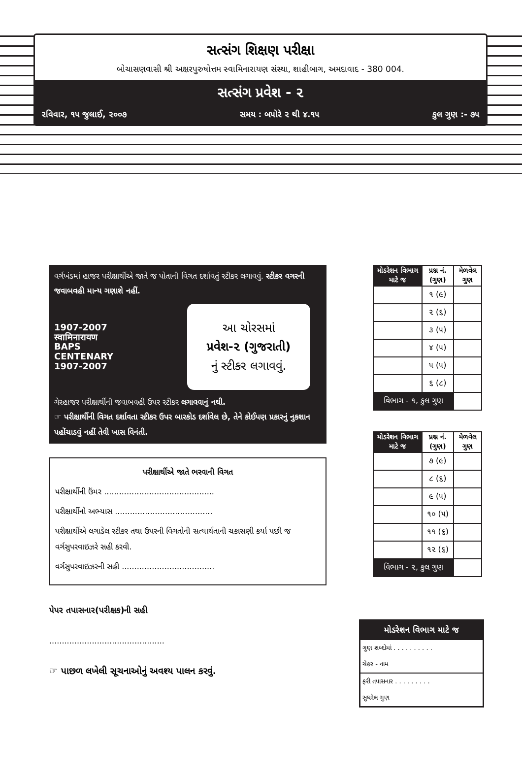સત્સંગ શિક્ષણ પરીક્ષા
બોચાસણવાસી શ્રી અક્ષરપુરુષોત્તમ સ્વામિનારાયણ સંસ્થા, શાહીબાગ, અમદાવાદ - 380 004.
સત્સંગ પ્રવેશ - ૨
રવિવાર, ૧૫ જુલાઈ, ૨૦૦૭ સમય : બપોરે ૨ થી ૪.૧૫ કુલ ગુણ :- ૭૫
વર્ગખંડમાં હાજર પરીક્ષાર્થીએ જાતે જ પોતાની વિગત દર્શાવતું સ્ટીકર લગાવવું. સ્ટીકર વગરની જવાબવહી માન્ય ગણાશે નહીં.
1907-2007
स्वामिनारायण
BAPS
CENTENARY
1907-2007
આ ચોરસમાં
પ્રવેશ-૨ (ગુજરાતી)
નું સ્ટીકર લગાવવું.
ગેરહાજર પરીક્ષાર્થીની જવાબવહી ઉપર સ્ટીકર લગાવવાનું નથી.
☞ પરીક્ષાર્થીની વિગત દર્શાવતા સ્ટીકર ઉપર બારકોડ દર્શાવેલ છે, તેને કોઈપણ પ્રકારનું નુકશાન પહોંચાડવું નહીં તેવી ખાસ વિનંતી.
પરીક્ષાર્થીએ જાતે ભરવાની વિગત
પરીક્ષાર્થીની ઉંમર ............................................
પરીક્ષાર્થીનો અભ્યાસ .......................................
પરીક્ષાર્થીએ લગાડેલ સ્ટીકર તથા ઉપરની વિગતોની સત્યાર્થતાની ચકાસણી કર્યા પછી જ વર્ગસુપરવાઇઝરે સહી કરવી.
વર્ગસુપરવાઇઝરની સહી .....................................
પેપર તપાસનાર(પરીક્ષક)ની સહી
..............................................
☞ પાછળ લખેલી સૂચનાઓનું અવશ્ય પાલન કરવું.
| મોડરેશન વિભાગ માટે જ | પ્રશ્ન નં. (ગુણ) | મેળવેલ ગુણ |
| --- | --- | --- |
| | ૧ (૯) | |
| | ૨ (૬) | |
| | ૩ (૫) | |
| | ૪ (૫) | |
| | ૫ (૫) | |
| | ૬ (૮) | |
| વિભાગ - ૧, કુલ ગુણ | | |
| મોડરેશન વિભાગ માટે જ | પ્રશ્ન નં. (ગુણ) | મેળવેલ ગુણ |
| --- | --- | --- |
| | ૭ (૯) | |
| | ૮ (૬) | |
| | ૯ (૫) | |
| | ૧૦ (૫) | |
| | ૧૧ (૬) | |
| | ૧૨ (૬) | |
| વિભાગ - ૨, કુલ ગુણ | | |
મોડરેશન વિભાગ માટે જ
ગુણ શબ્દોમાં . . . . . . . . . .
ચેકર - નામ
ફરી તપાસનાર . . . . . . . . .
સુધરેલ ગુણ